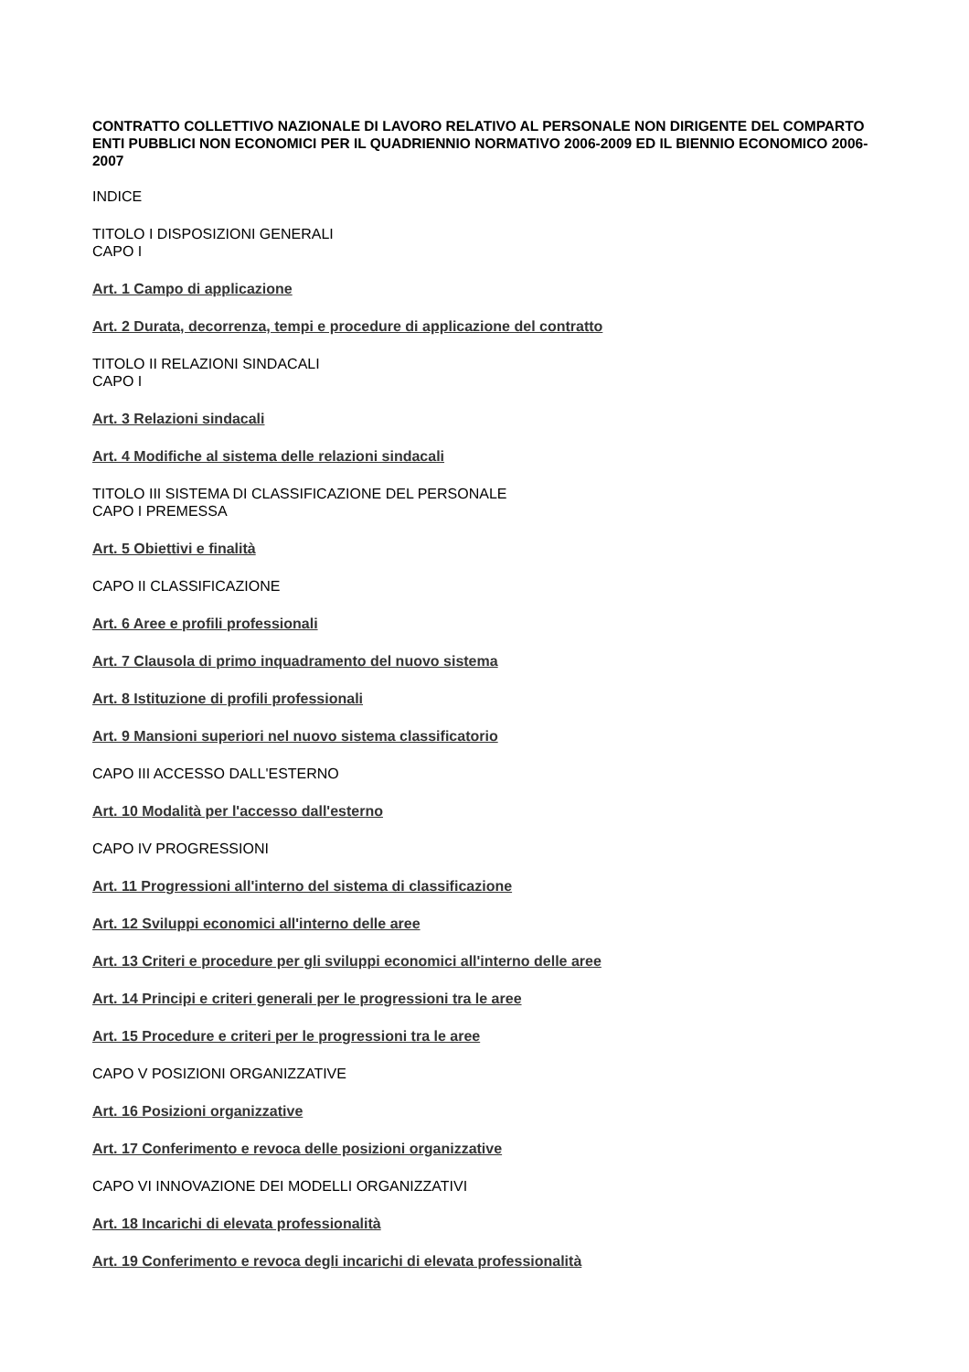CONTRATTO COLLETTIVO NAZIONALE DI LAVORO RELATIVO AL PERSONALE NON DIRIGENTE DEL COMPARTO ENTI PUBBLICI NON ECONOMICI PER IL QUADRIENNIO NORMATIVO 2006-2009 ED IL BIENNIO ECONOMICO 2006-2007
INDICE
TITOLO I DISPOSIZIONI GENERALI
CAPO I
Art. 1 Campo di applicazione
Art. 2 Durata, decorrenza, tempi e procedure di applicazione del contratto
TITOLO II RELAZIONI SINDACALI
CAPO I
Art. 3 Relazioni sindacali
Art. 4 Modifiche al sistema delle relazioni sindacali
TITOLO III SISTEMA DI CLASSIFICAZIONE DEL PERSONALE
CAPO I PREMESSA
Art. 5 Obiettivi e finalità
CAPO II CLASSIFICAZIONE
Art. 6 Aree e profili professionali
Art. 7 Clausola di primo inquadramento del nuovo sistema
Art. 8 Istituzione di profili professionali
Art. 9 Mansioni superiori nel nuovo sistema classificatorio
CAPO III ACCESSO DALL'ESTERNO
Art. 10 Modalità per l'accesso dall'esterno
CAPO IV PROGRESSIONI
Art. 11 Progressioni all'interno del sistema di classificazione
Art. 12 Sviluppi economici all'interno delle aree
Art. 13 Criteri e procedure per gli sviluppi economici all'interno delle aree
Art. 14 Principi e criteri generali per le progressioni tra le aree
Art. 15 Procedure e criteri per le progressioni tra le aree
CAPO V POSIZIONI ORGANIZZATIVE
Art. 16 Posizioni organizzative
Art. 17 Conferimento e revoca delle posizioni organizzative
CAPO VI INNOVAZIONE DEI MODELLI ORGANIZZATIVI
Art. 18 Incarichi di elevata professionalità
Art. 19 Conferimento e revoca degli incarichi di elevata professionalità